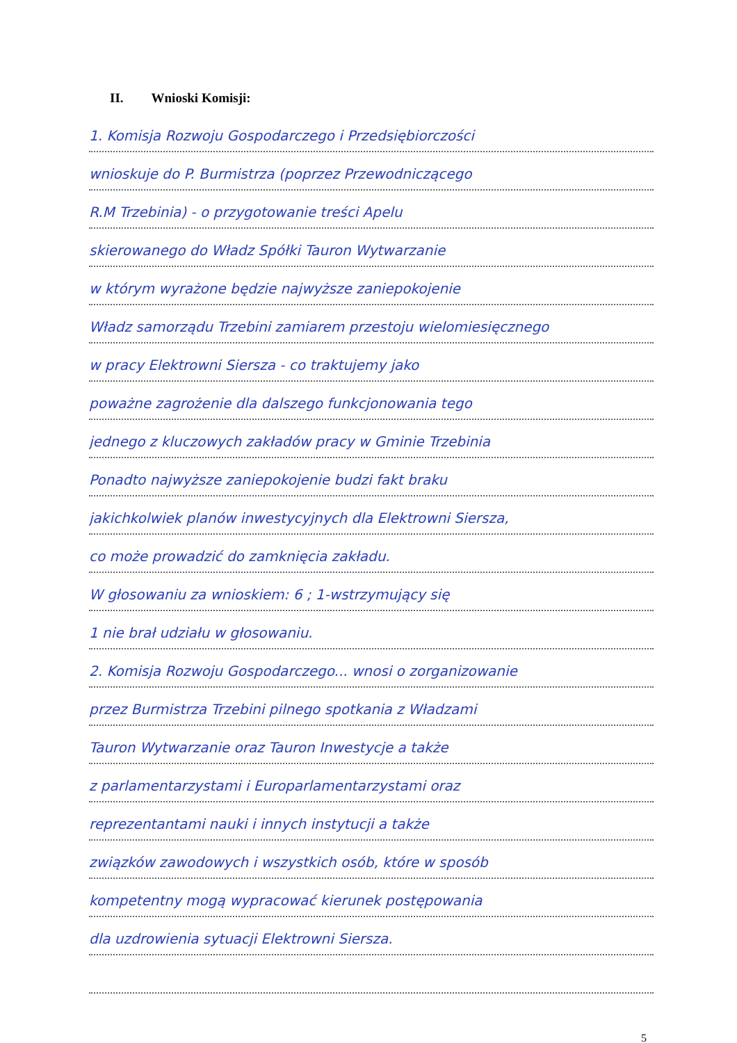II. Wnioski Komisji:
1. Komisja Rozwoju Gospodarczego i Przedsiębiorczości
wnioskuje do P. Burmistrza (poprzez Przewodniczącego
R.M Trzebinia) - o przygotowanie treści Apelu
skierowanego do Władz Spółki Tauron Wytwarzanie
w którym wyrażone będzie najwyższe zaniepokojenie
Władz samorządu Trzebini zamiarem przestoju wielomiesięcznego
w pracy Elektrowni Siersza - co traktujemy jako
poważne zagrożenie dla dalszego funkcjonowania tego
jednego z kluczowych zakładów pracy w Gminie Trzebinia
Ponadto najwyższe zaniepokojenie budzi fakt braku
jakichkolwiek planów inwestycyjnych dla Elektrowni Siersza,
co może prowadzić do zamknięcia zakładu.
W głosowaniu za wnioskiem: 6 ; 1-wstrzymujący się
1 nie brał udziału w głosowaniu.
2. Komisja Rozwoju Gospodarczego... wnosi o zorganizowanie
przez Burmistrza Trzebini pilnego spotkania z Władzami
Tauron Wytwarzanie oraz Tauron Inwestycje a także
z parlamentarzystami i Europarlamentarzystami oraz
reprezentantami nauki i innych instytucji a także
związków zawodowych i wszystkich osób, które w sposób
kompetentny mogą wypracować kierunek postępowania
dla uzdrowienia sytuacji Elektrowni Siersza.
5